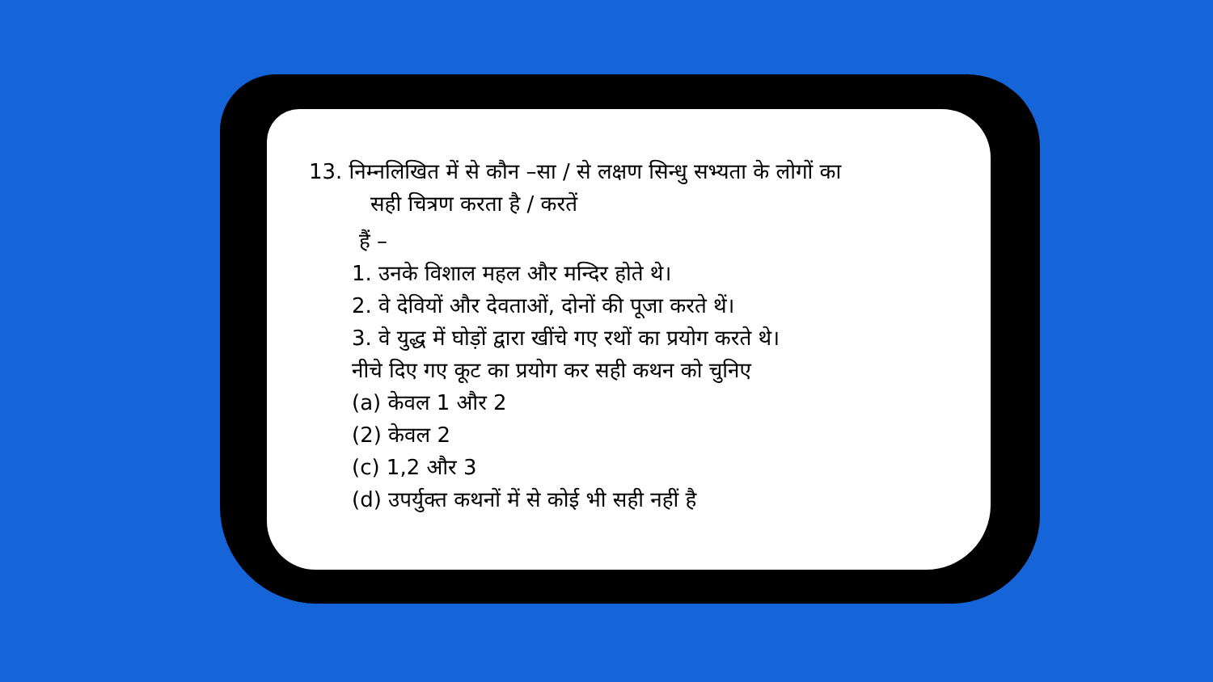13. निम्नलिखित में से कौन –सा / से लक्षण सिन्धु सभ्यता के लोगों का
सही चित्रण करता है / करतें
हैं –
1. उनके विशाल महल और मन्दिर होते थे।
2. वे देवियों और देवताओं, दोनों की पूजा करते थें।
3. वे युद्ध में घोड़ों द्वारा खींचे गए रथों का प्रयोग करते थे।
नीचे दिए गए कूट का प्रयोग कर सही कथन को चुनिए
(a) केवल 1 और 2
(2) केवल 2
(c) 1,2 और 3
(d) उपर्युक्त कथनों में से कोई भी सही नहीं है